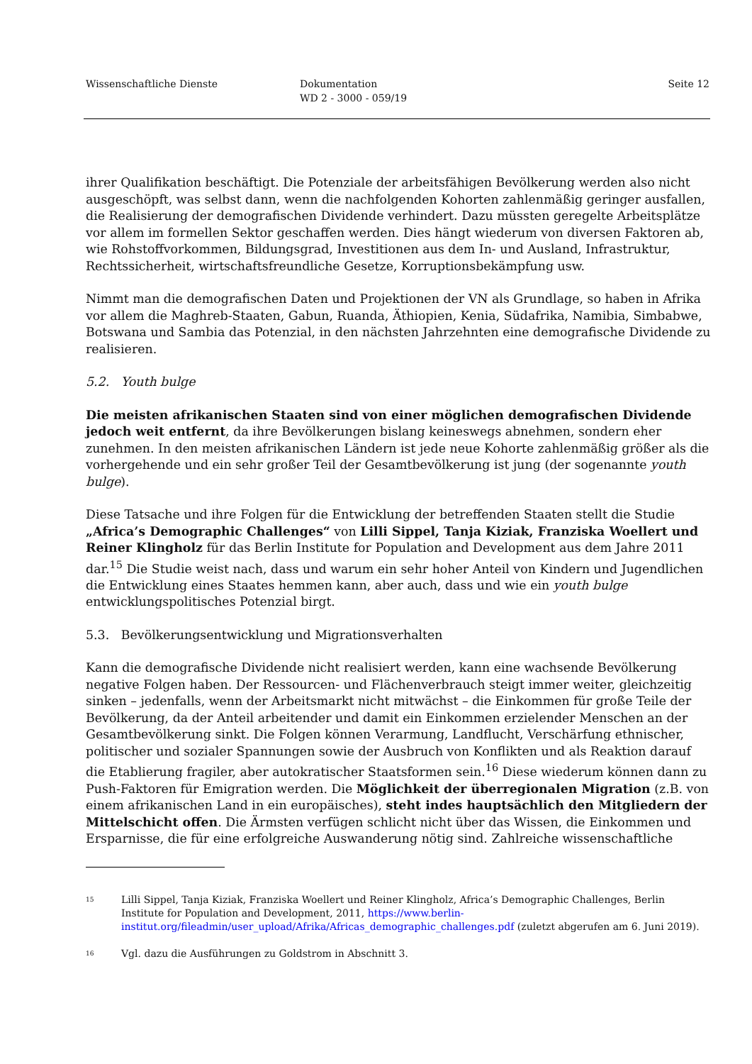Wissenschaftliche Dienste Dokumentation
WD 2 - 3000 - 059/19
Seite 12
ihrer Qualifikation beschäftigt. Die Potenziale der arbeitsfähigen Bevölkerung werden also nicht ausgeschöpft, was selbst dann, wenn die nachfolgenden Kohorten zahlenmäßig geringer ausfallen, die Realisierung der demografischen Dividende verhindert. Dazu müssten geregelte Arbeitsplätze vor allem im formellen Sektor geschaffen werden. Dies hängt wiederum von diversen Faktoren ab, wie Rohstoffvorkommen, Bildungsgrad, Investitionen aus dem In- und Ausland, Infrastruktur, Rechtssicherheit, wirtschaftsfreundliche Gesetze, Korruptionsbekämpfung usw.
Nimmt man die demografischen Daten und Projektionen der VN als Grundlage, so haben in Afrika vor allem die Maghreb-Staaten, Gabun, Ruanda, Äthiopien, Kenia, Südafrika, Namibia, Simbabwe, Botswana und Sambia das Potenzial, in den nächsten Jahrzehnten eine demografische Dividende zu realisieren.
5.2. Youth bulge
Die meisten afrikanischen Staaten sind von einer möglichen demografischen Dividende jedoch weit entfernt, da ihre Bevölkerungen bislang keineswegs abnehmen, sondern eher zunehmen. In den meisten afrikanischen Ländern ist jede neue Kohorte zahlenmäßig größer als die vorhergehende und ein sehr großer Teil der Gesamtbevölkerung ist jung (der sogenannte youth bulge).
Diese Tatsache und ihre Folgen für die Entwicklung der betreffenden Staaten stellt die Studie „Africa’s Demographic Challenges“ von Lilli Sippel, Tanja Kiziak, Franziska Woellert und Reiner Klingholz für das Berlin Institute for Population and Development aus dem Jahre 2011 dar.<sup>15</sup> Die Studie weist nach, dass und warum ein sehr hoher Anteil von Kindern und Jugendlichen die Entwicklung eines Staates hemmen kann, aber auch, dass und wie ein youth bulge entwicklungspolitisches Potenzial birgt.
5.3. Bevölkerungsentwicklung und Migrationsverhalten
Kann die demografische Dividende nicht realisiert werden, kann eine wachsende Bevölkerung negative Folgen haben. Der Ressourcen- und Flächenverbrauch steigt immer weiter, gleichzeitig sinken – jedenfalls, wenn der Arbeitsmarkt nicht mitwächst – die Einkommen für große Teile der Bevölkerung, da der Anteil arbeitender und damit ein Einkommen erzielender Menschen an der Gesamtbevölkerung sinkt. Die Folgen können Verarmung, Landflucht, Verschärfung ethnischer, politischer und sozialer Spannungen sowie der Ausbruch von Konflikten und als Reaktion darauf die Etablierung fragiler, aber autokratischer Staatsformen sein.<sup>16</sup> Diese wiederum können dann zu Push-Faktoren für Emigration werden. Die Möglichkeit der überregionalen Migration (z.B. von einem afrikanischen Land in ein europäisches), steht indes hauptsächlich den Mitgliedern der Mittelschicht offen. Die Ärmsten verfügen schlicht nicht über das Wissen, die Einkommen und Ersparnisse, die für eine erfolgreiche Auswanderung nötig sind. Zahlreiche wissenschaftliche
<sup>15</sup>
Lilli Sippel, Tanja Kiziak, Franziska Woellert und Reiner Klingholz, Africa’s Demographic Challenges, Berlin Institute for Population and Development, 2011, https://www.berlin-institut.org/fileadmin/user_upload/Afrika/Africas_demographic_challenges.pdf (zuletzt abgerufen am 6. Juni 2019).
<sup>16</sup>
Vgl. dazu die Ausführungen zu Goldstrom in Abschnitt 3.